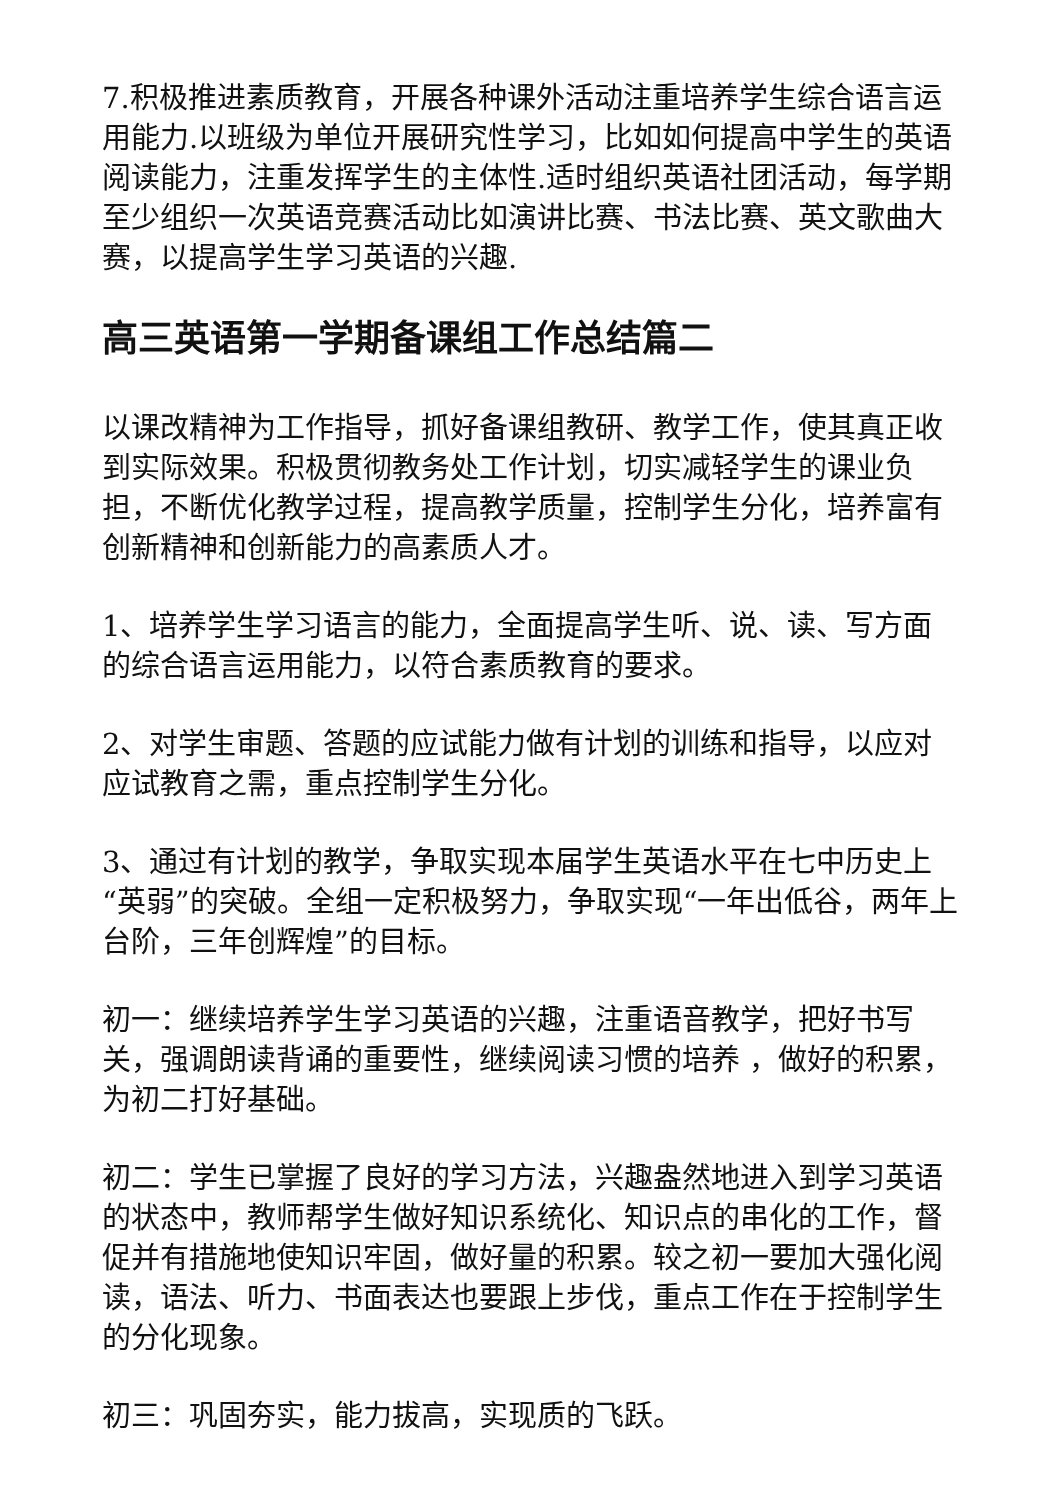7.积极推进素质教育，开展各种课外活动注重培养学生综合语言运用能力.以班级为单位开展研究性学习，比如如何提高中学生的英语阅读能力，注重发挥学生的主体性.适时组织英语社团活动，每学期至少组织一次英语竞赛活动比如演讲比赛、书法比赛、英文歌曲大赛，以提高学生学习英语的兴趣.
高三英语第一学期备课组工作总结篇二
以课改精神为工作指导，抓好备课组教研、教学工作，使其真正收到实际效果。积极贯彻教务处工作计划，切实减轻学生的课业负担，不断优化教学过程，提高教学质量，控制学生分化，培养富有创新精神和创新能力的高素质人才。
1、培养学生学习语言的能力，全面提高学生听、说、读、写方面的综合语言运用能力，以符合素质教育的要求。
2、对学生审题、答题的应试能力做有计划的训练和指导，以应对应试教育之需，重点控制学生分化。
3、通过有计划的教学，争取实现本届学生英语水平在七中历史上“英弱”的突破。全组一定积极努力，争取实现“一年出低谷，两年上台阶，三年创辉煌”的目标。
初一：继续培养学生学习英语的兴趣，注重语音教学，把好书写关，强调朗读背诵的重要性，继续阅读习惯的培养 ，做好的积累，为初二打好基础。
初二：学生已掌握了良好的学习方法，兴趣盎然地进入到学习英语的状态中，教师帮学生做好知识系统化、知识点的串化的工作，督促并有措施地使知识牢固，做好量的积累。较之初一要加大强化阅读，语法、听力、书面表达也要跟上步伐，重点工作在于控制学生的分化现象。
初三：巩固夯实，能力拔高，实现质的飞跃。